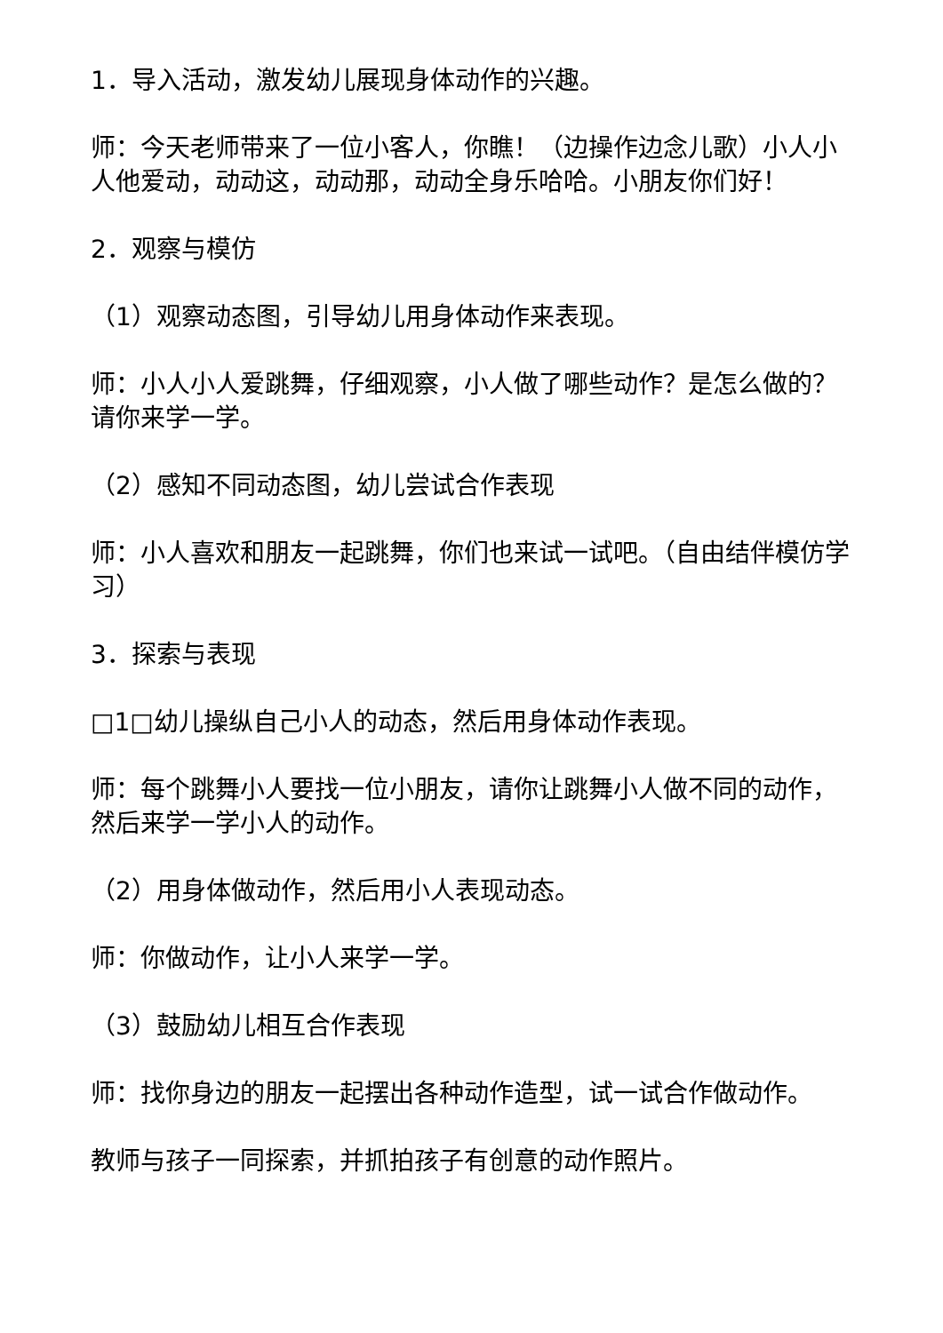1．导入活动，激发幼儿展现身体动作的兴趣。
师：今天老师带来了一位小客人，你瞧！（边操作边念儿歌）小人小人他爱动，动动这，动动那，动动全身乐哈哈。小朋友你们好！
2．观察与模仿
（1）观察动态图，引导幼儿用身体动作来表现。
师：小人小人爱跳舞，仔细观察，小人做了哪些动作？是怎么做的？请你来学一学。
（2）感知不同动态图，幼儿尝试合作表现
师：小人喜欢和朋友一起跳舞，你们也来试一试吧。（自由结伴模仿学习）
3．探索与表现
□1□幼儿操纵自己小人的动态，然后用身体动作表现。
师：每个跳舞小人要找一位小朋友，请你让跳舞小人做不同的动作，然后来学一学小人的动作。
（2）用身体做动作，然后用小人表现动态。
师：你做动作，让小人来学一学。
（3）鼓励幼儿相互合作表现
师：找你身边的朋友一起摆出各种动作造型，试一试合作做动作。
教师与孩子一同探索，并抓拍孩子有创意的动作照片。